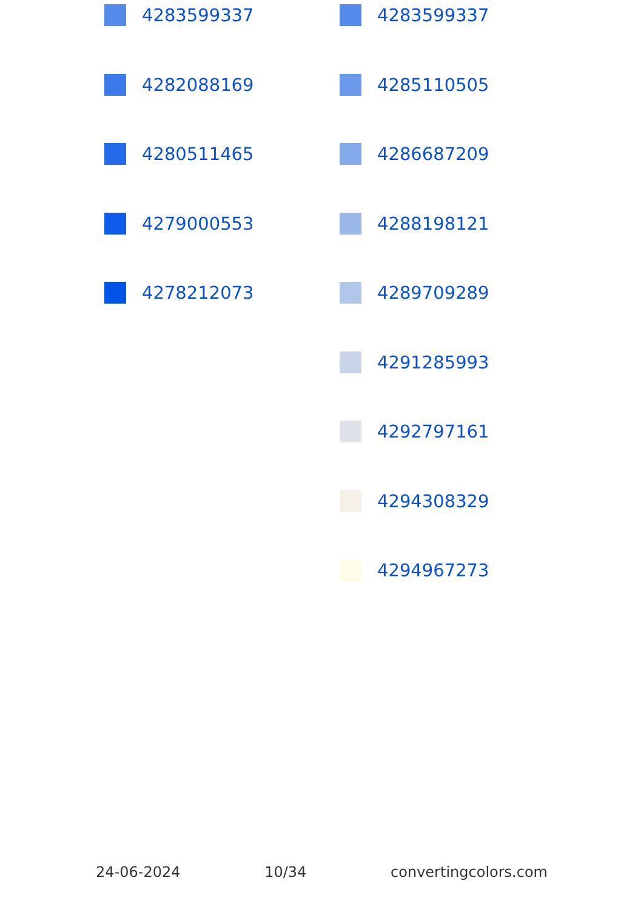4283599337
4282088169
4280511465
4279000553
4278212073
4283599337
4285110505
4286687209
4288198121
4289709289
4291285993
4292797161
4294308329
4294967273
24-06-2024 10/34 convertingcolors.com